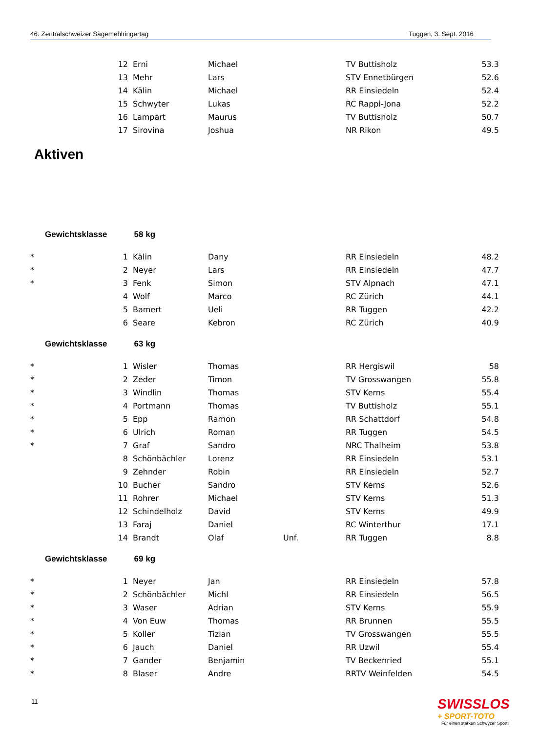46. Zentralschweizer Sägemehlringertag Tuggen, 3. Sept. 2016
| | 12 | Erni | Michael | | TV Buttisholz | 53.3 |
| | 13 | Mehr | Lars | | STV Ennetbürgen | 52.6 |
| | 14 | Kälin | Michael | | RR Einsiedeln | 52.4 |
| | 15 | Schwyter | Lukas | | RC Rappi-Jona | 52.2 |
| | 16 | Lampart | Maurus | | TV Buttisholz | 50.7 |
| | 17 | Sirovina | Joshua | | NR Rikon | 49.5 |
Aktiven
Gewichtsklasse 58 kg
| * | 1 | Kälin | Dany | | RR Einsiedeln | 48.2 |
| * | 2 | Neyer | Lars | | RR Einsiedeln | 47.7 |
| * | 3 | Fenk | Simon | | STV Alpnach | 47.1 |
| | 4 | Wolf | Marco | | RC Zürich | 44.1 |
| | 5 | Bamert | Ueli | | RR Tuggen | 42.2 |
| | 6 | Seare | Kebron | | RC Zürich | 40.9 |
Gewichtsklasse 63 kg
| * | 1 | Wisler | Thomas | | RR Hergiswil | 58 |
| * | 2 | Zeder | Timon | | TV Grosswangen | 55.8 |
| * | 3 | Windlin | Thomas | | STV Kerns | 55.4 |
| * | 4 | Portmann | Thomas | | TV Buttisholz | 55.1 |
| * | 5 | Epp | Ramon | | RR Schattdorf | 54.8 |
| * | 6 | Ulrich | Roman | | RR Tuggen | 54.5 |
| * | 7 | Graf | Sandro | | NRC Thalheim | 53.8 |
| | 8 | Schönbächler | Lorenz | | RR Einsiedeln | 53.1 |
| | 9 | Zehnder | Robin | | RR Einsiedeln | 52.7 |
| | 10 | Bucher | Sandro | | STV Kerns | 52.6 |
| | 11 | Rohrer | Michael | | STV Kerns | 51.3 |
| | 12 | Schindelholz | David | | STV Kerns | 49.9 |
| | 13 | Faraj | Daniel | | RC Winterthur | 17.1 |
| | 14 | Brandt | Olaf | Unf. | RR Tuggen | 8.8 |
Gewichtsklasse 69 kg
| * | 1 | Neyer | Jan | | RR Einsiedeln | 57.8 |
| * | 2 | Schönbächler | Michl | | RR Einsiedeln | 56.5 |
| * | 3 | Waser | Adrian | | STV Kerns | 55.9 |
| * | 4 | Von Euw | Thomas | | RR Brunnen | 55.5 |
| * | 5 | Koller | Tizian | | TV Grosswangen | 55.5 |
| * | 6 | Jauch | Daniel | | RR Uzwil | 55.4 |
| * | 7 | Gander | Benjamin | | TV Beckenried | 55.1 |
| * | 8 | Blaser | Andre | | RRTV Weinfelden | 54.5 |
11
SWISSLOS
+ SPORT-TOTO
Für einen starken Schwyzer Sport!